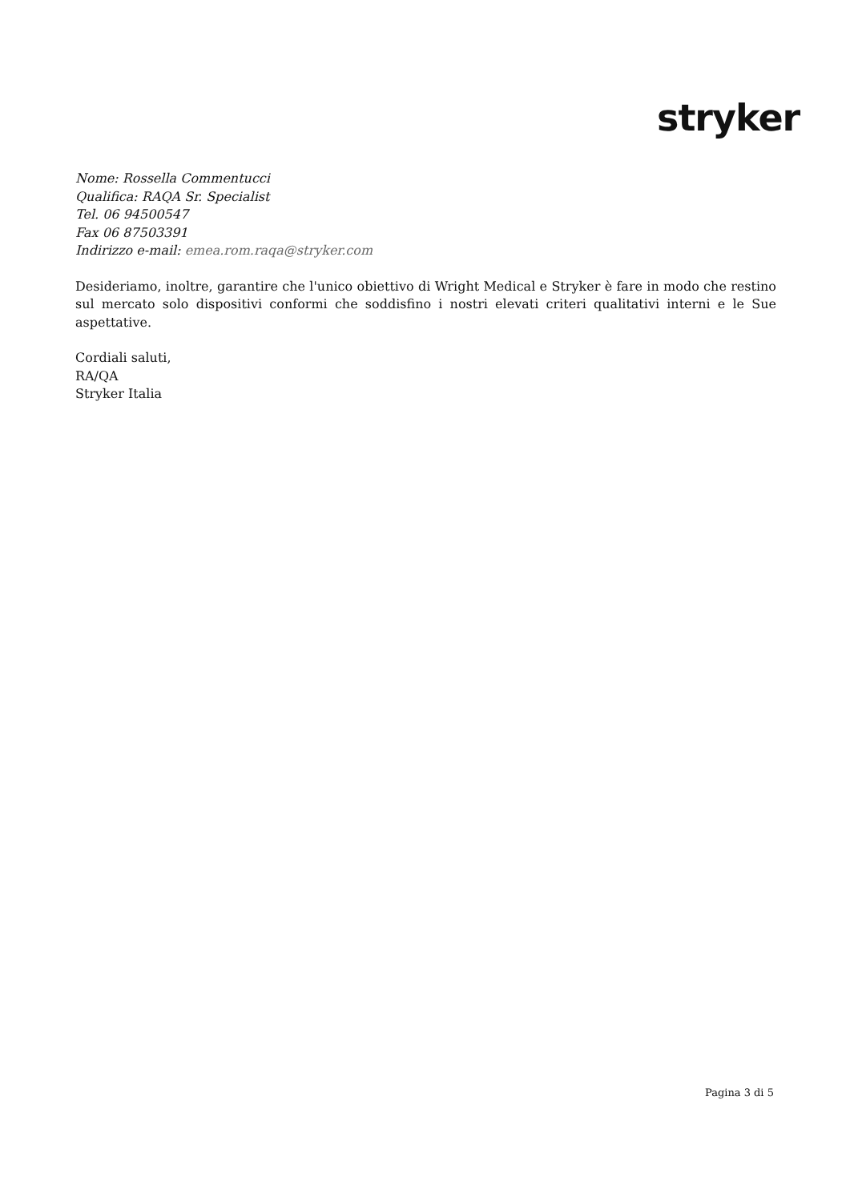stryker
Nome: Rossella Commentucci
Qualifica: RAQA Sr. Specialist
Tel. 06 94500547
Fax 06 87503391
Indirizzo e-mail: emea.rom.raqa@stryker.com
Desideriamo, inoltre, garantire che l'unico obiettivo di Wright Medical e Stryker è fare in modo che restino sul mercato solo dispositivi conformi che soddisfino i nostri elevati criteri qualitativi interni e le Sue aspettative.
Cordiali saluti,
RA/QA
Stryker Italia
Pagina 3 di 5